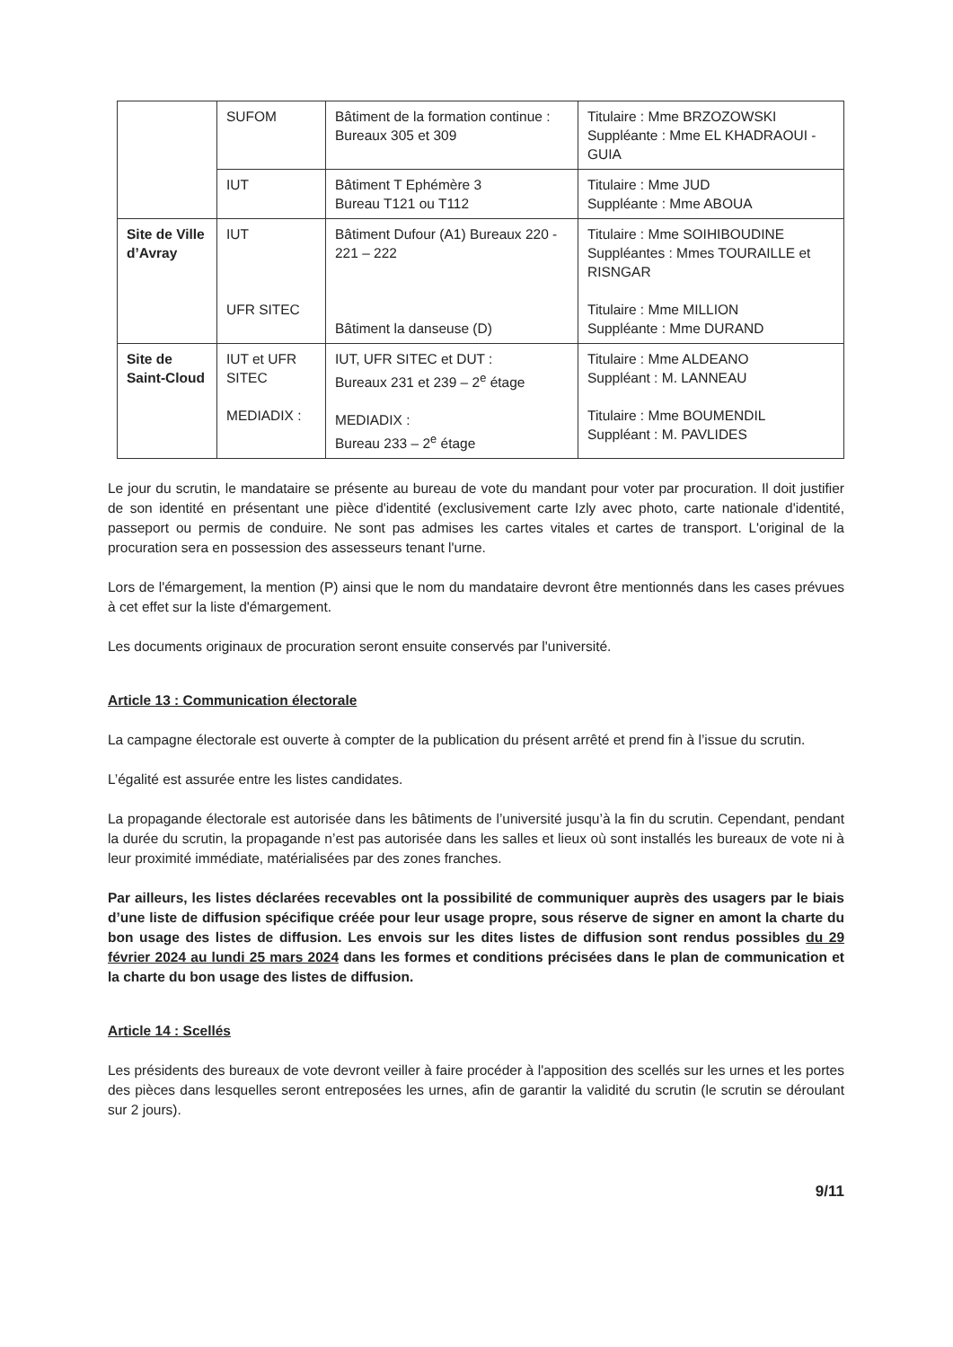| | SUFOM | Bâtiment de la formation continue : Bureaux 305 et 309 | Titulaire : Mme BRZOZOWSKI Suppléante : Mme EL KHADRAOUI - GUIA |
| | IUT | Bâtiment T Ephémère 3 Bureau T121 ou T112 | Titulaire : Mme JUD Suppléante : Mme ABOUA |
| Site de Ville d’Avray | IUT UFR SITEC | Bâtiment Dufour (A1) Bureaux 220 - 221 – 222 Bâtiment la danseuse (D) | Titulaire : Mme SOIHIBOUDINE Suppléantes : Mmes TOURAILLE et RISNGAR Titulaire : Mme MILLION Suppléante : Mme DURAND |
| Site de Saint-Cloud | IUT et UFR SITEC MEDIADIX : | IUT, UFR SITEC et DUT : Bureaux 231 et 239 – 2<sup>e</sup> étage MEDIADIX : Bureau 233 – 2<sup>e</sup> étage | Titulaire : Mme ALDEANO Suppléant : M. LANNEAU Titulaire : Mme BOUMENDIL Suppléant : M. PAVLIDES |
Le jour du scrutin, le mandataire se présente au bureau de vote du mandant pour voter par procuration. Il doit justifier de son identité en présentant une pièce d'identité (exclusivement carte Izly avec photo, carte nationale d'identité, passeport ou permis de conduire. Ne sont pas admises les cartes vitales et cartes de transport. L'original de la procuration sera en possession des assesseurs tenant l'urne.
Lors de l'émargement, la mention (P) ainsi que le nom du mandataire devront être mentionnés dans les cases prévues à cet effet sur la liste d'émargement.
Les documents originaux de procuration seront ensuite conservés par l'université.
Article 13 : Communication électorale
La campagne électorale est ouverte à compter de la publication du présent arrêté et prend fin à l’issue du scrutin.
L’égalité est assurée entre les listes candidates.
La propagande électorale est autorisée dans les bâtiments de l’université jusqu’à la fin du scrutin. Cependant, pendant la durée du scrutin, la propagande n’est pas autorisée dans les salles et lieux où sont installés les bureaux de vote ni à leur proximité immédiate, matérialisées par des zones franches.
Par ailleurs, les listes déclarées recevables ont la possibilité de communiquer auprès des usagers par le biais d’une liste de diffusion spécifique créée pour leur usage propre, sous réserve de signer en amont la charte du bon usage des listes de diffusion. Les envois sur les dites listes de diffusion sont rendus possibles du 29 février 2024 au lundi 25 mars 2024 dans les formes et conditions précisées dans le plan de communication et la charte du bon usage des listes de diffusion.
Article 14 : Scellés
Les présidents des bureaux de vote devront veiller à faire procéder à l'apposition des scellés sur les urnes et les portes des pièces dans lesquelles seront entreposées les urnes, afin de garantir la validité du scrutin (le scrutin se déroulant sur 2 jours).
9/11